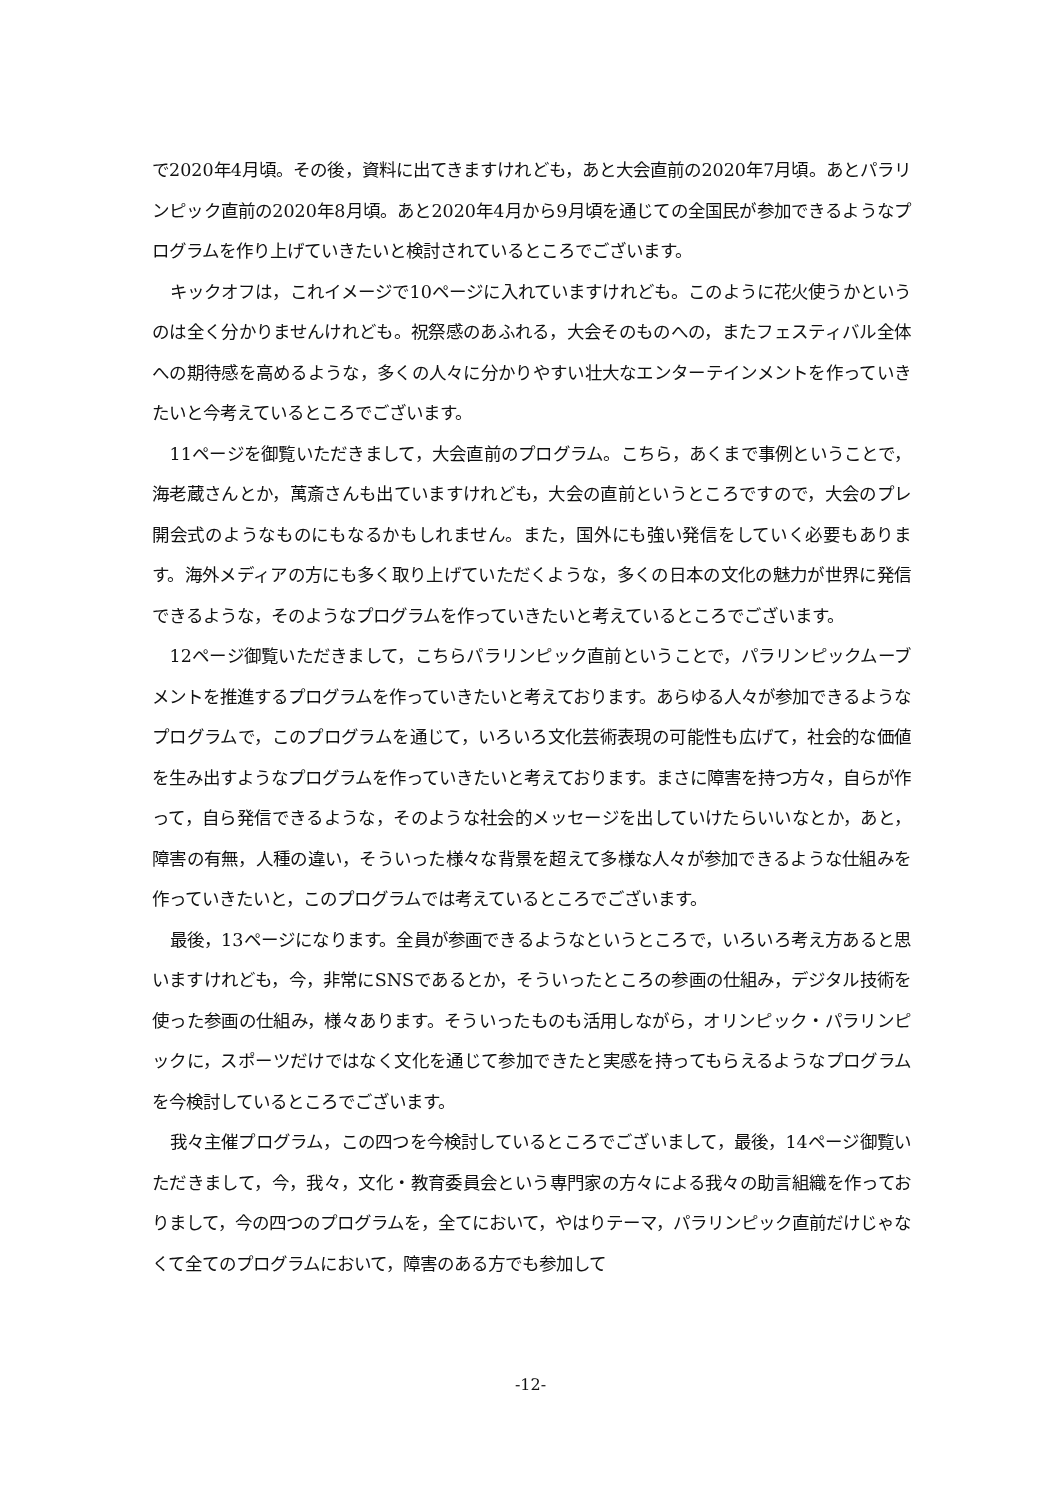で2020年4月頃。その後，資料に出てきますけれども，あと大会直前の2020年7月頃。あとパラリンピック直前の2020年8月頃。あと2020年4月から9月頃を通じての全国民が参加できるようなプログラムを作り上げていきたいと検討されているところでございます。
キックオフは，これイメージで10ページに入れていますけれども。このように花火使うかというのは全く分かりませんけれども。祝祭感のあふれる，大会そのものへの，またフェスティバル全体への期待感を高めるような，多くの人々に分かりやすい壮大なエンターテインメントを作っていきたいと今考えているところでございます。
11ページを御覧いただきまして，大会直前のプログラム。こちら，あくまで事例ということで，海老蔵さんとか，萬斎さんも出ていますけれども，大会の直前というところですので，大会のプレ開会式のようなものにもなるかもしれません。また，国外にも強い発信をしていく必要もあります。海外メディアの方にも多く取り上げていただくような，多くの日本の文化の魅力が世界に発信できるような，そのようなプログラムを作っていきたいと考えているところでございます。
12ページ御覧いただきまして，こちらパラリンピック直前ということで，パラリンピックムーブメントを推進するプログラムを作っていきたいと考えております。あらゆる人々が参加できるようなプログラムで，このプログラムを通じて，いろいろ文化芸術表現の可能性も広げて，社会的な価値を生み出すようなプログラムを作っていきたいと考えております。まさに障害を持つ方々，自らが作って，自ら発信できるような，そのような社会的メッセージを出していけたらいいなとか，あと，障害の有無，人種の違い，そういった様々な背景を超えて多様な人々が参加できるような仕組みを作っていきたいと，このプログラムでは考えているところでございます。
最後，13ページになります。全員が参画できるようなというところで，いろいろ考え方あると思いますけれども，今，非常にSNSであるとか，そういったところの参画の仕組み，デジタル技術を使った参画の仕組み，様々あります。そういったものも活用しながら，オリンピック・パラリンピックに，スポーツだけではなく文化を通じて参加できたと実感を持ってもらえるようなプログラムを今検討しているところでございます。
我々主催プログラム，この四つを今検討しているところでございまして，最後，14ページ御覧いただきまして，今，我々，文化・教育委員会という専門家の方々による我々の助言組織を作っておりまして，今の四つのプログラムを，全てにおいて，やはりテーマ，パラリンピック直前だけじゃなくて全てのプログラムにおいて，障害のある方でも参加して
-12-